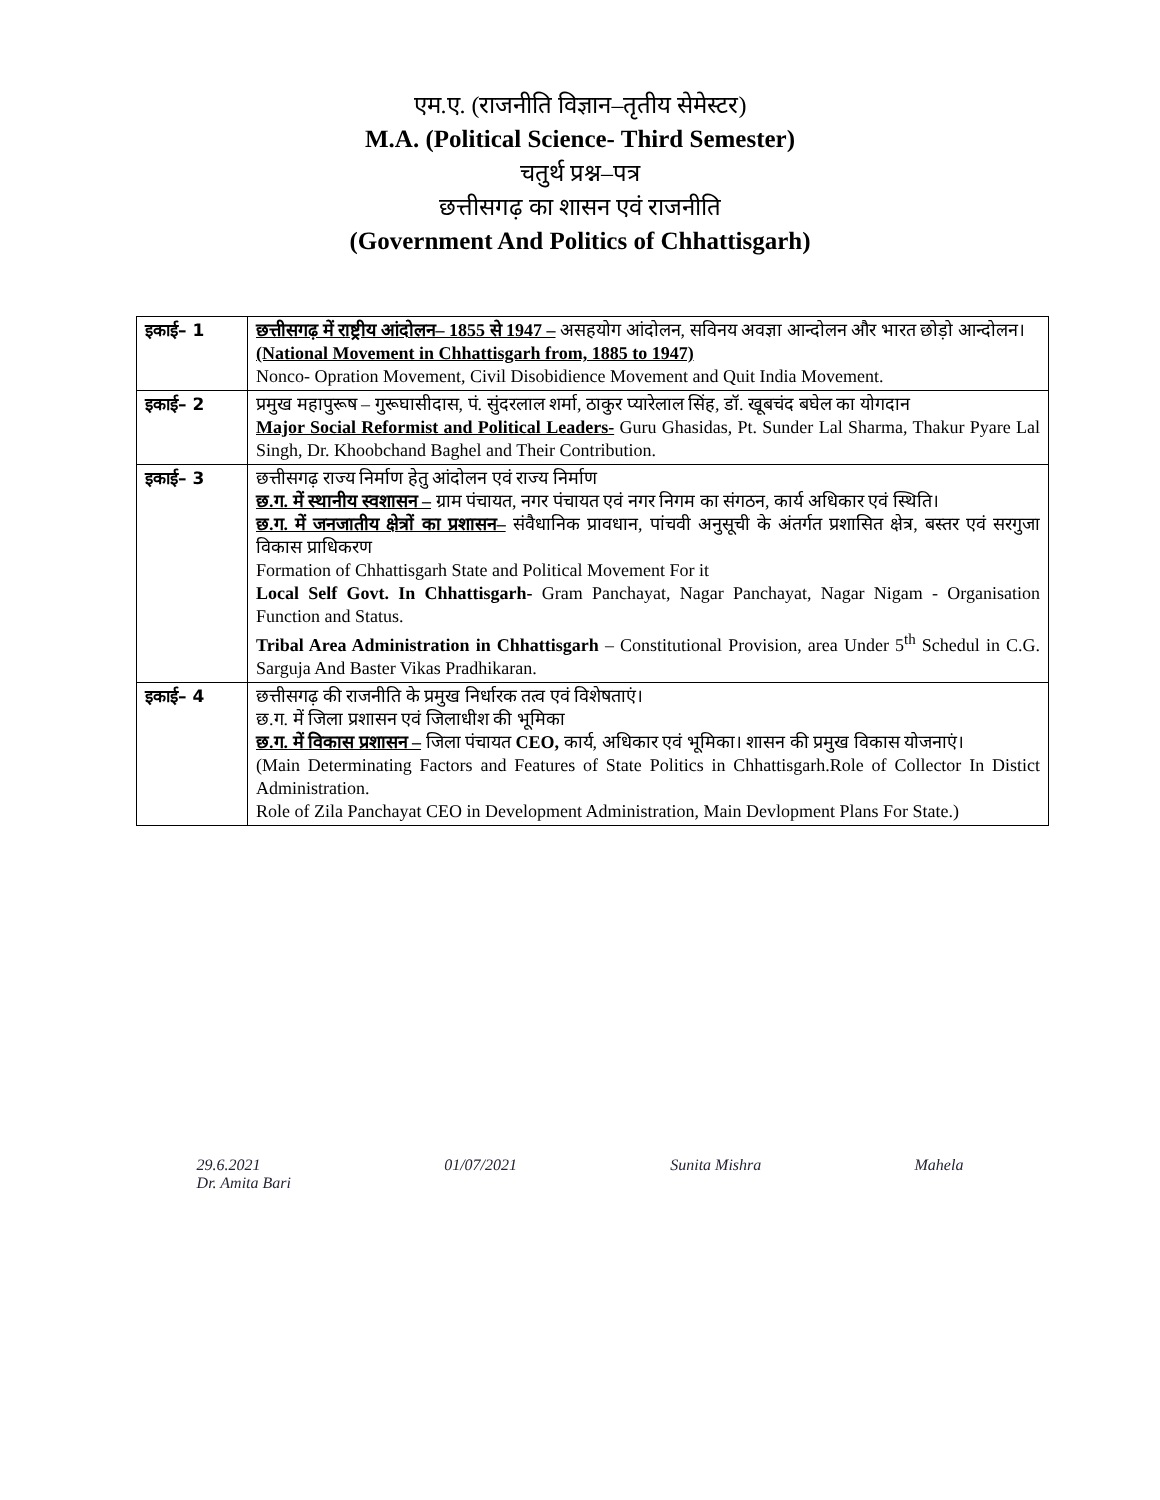एम.ए. (राजनीति विज्ञान–तृतीय सेमेस्टर)
M.A. (Political Science- Third Semester)
चतुर्थ प्रश्न–पत्र
छत्तीसगढ़ का शासन एवं राजनीति
(Government And Politics of Chhattisgarh)
| इकाई– 1 | छत्तीसगढ़ में राष्ट्रीय आंदोलन– 1855 से 1947 – असहयोग आंदोलन, सविनय अवज्ञा आन्दोलन और भारत छोड़ो आन्दोलन। (National Movement in Chhattisgarh from, 1885 to 1947) Nonco- Opration Movement, Civil Disobidience Movement and Quit India Movement. |
| इकाई– 2 | प्रमुख महापुरूष – गुरूघासीदास, पं. सुंदरलाल शर्मा, ठाकुर प्यारेलाल सिंह, डॉ. खूबचंद बघेल का योगदान Major Social Reformist and Political Leaders- Guru Ghasidas, Pt. Sunder Lal Sharma, Thakur Pyare Lal Singh, Dr. Khoobchand Baghel and Their Contribution. |
| इकाई– 3 | छत्तीसगढ़ राज्य निर्माण हेतु आंदोलन एवं राज्य निर्माण छ.ग. में स्थानीय स्वशासन – ग्राम पंचायत, नगर पंचायत एवं नगर निगम का संगठन, कार्य अधिकार एवं स्थिति। छ.ग. में जनजातीय क्षेत्रों का प्रशासन– संवैधानिक प्रावधान, पांचवी अनुसूची के अंतर्गत प्रशासित क्षेत्र, बस्तर एवं सरगुजा विकास प्राधिकरण Formation of Chhattisgarh State and Political Movement For it Local Self Govt. In Chhattisgarh- Gram Panchayat, Nagar Panchayat, Nagar Nigam - Organisation Function and Status. Tribal Area Administration in Chhattisgarh – Constitutional Provision, area Under 5<sup>th</sup> Schedul in C.G. Sarguja And Baster Vikas Pradhikaran. |
| इकाई– 4 | छत्तीसगढ़ की राजनीति के प्रमुख निर्धारक तत्व एवं विशेषताएं। छ.ग. में जिला प्रशासन एवं जिलाधीश की भूमिका छ.ग. में विकास प्रशासन – जिला पंचायत CEO, कार्य, अधिकार एवं भूमिका। शासन की प्रमुख विकास योजनाएं। (Main Determinating Factors and Features of State Politics in Chhattisgarh.Role of Collector In Distict Administration. Role of Zila Panchayat CEO in Development Administration, Main Devlopment Plans For State.) |
29.6.2021
Dr. Amita Bari
01/07/2021 Sunita Mishra Mahela